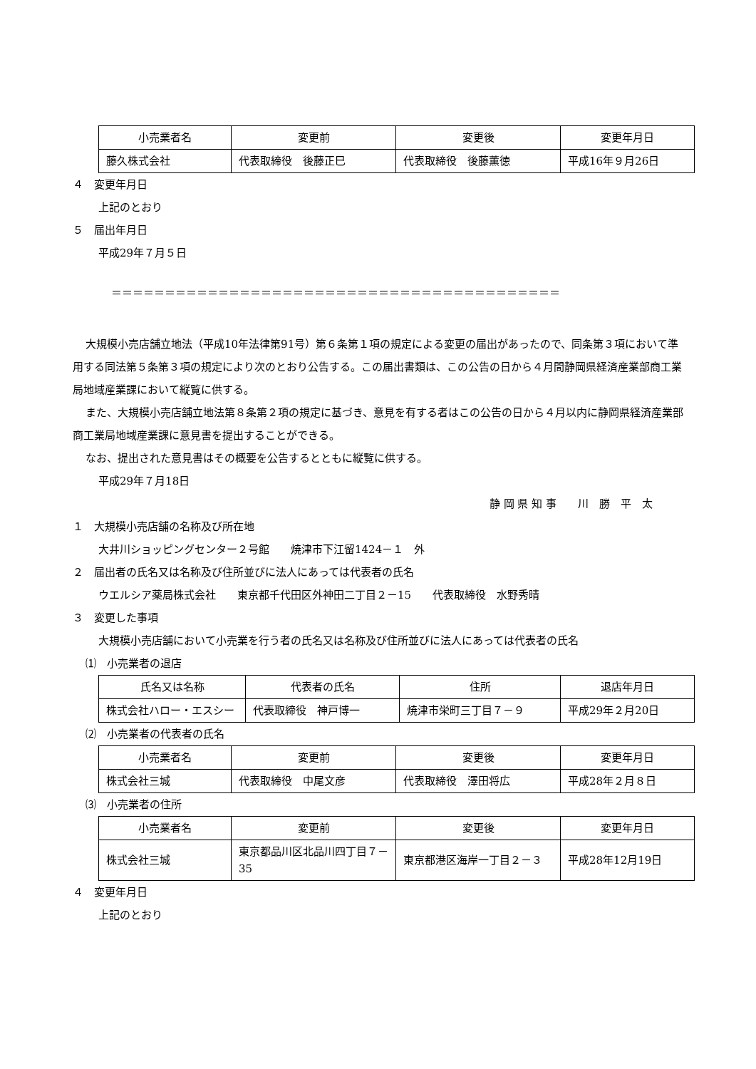| 小売業者名 | 変更前 | 変更後 | 変更年月日 |
| --- | --- | --- | --- |
| 藤久株式会社 | 代表取締役 後藤正巳 | 代表取締役 後藤薫徳 | 平成16年９月26日 |
４　変更年月日
上記のとおり
５　届出年月日
平成29年７月５日
＝＝＝＝＝＝＝＝＝＝＝＝＝＝＝＝＝＝＝＝＝＝＝＝＝＝＝＝＝＝＝＝＝＝＝＝＝＝＝＝＝＝
大規模小売店舗立地法（平成10年法律第91号）第６条第１項の規定による変更の届出があったので、同条第３項において準用する同法第５条第３項の規定により次のとおり公告する。この届出書類は、この公告の日から４月間静岡県経済産業部商工業局地域産業課において縦覧に供する。
また、大規模小売店舗立地法第８条第２項の規定に基づき、意見を有する者はこの公告の日から４月以内に静岡県経済産業部商工業局地域産業課に意見書を提出することができる。
なお、提出された意見書はその概要を公告するとともに縦覧に供する。
平成29年７月18日
静 岡 県 知 事　　川　勝　平　太
１　大規模小売店舗の名称及び所在地
大井川ショッピングセンター２号館　　焼津市下江留1424－１　外
２　届出者の氏名又は名称及び住所並びに法人にあっては代表者の氏名
ウエルシア薬局株式会社　　東京都千代田区外神田二丁目２－15　　代表取締役　水野秀晴
３　変更した事項
大規模小売店舗において小売業を行う者の氏名又は名称及び住所並びに法人にあっては代表者の氏名
⑴　小売業者の退店
| 氏名又は名称 | 代表者の氏名 | 住所 | 退店年月日 |
| --- | --- | --- | --- |
| 株式会社ハロー・エスシー | 代表取締役 神戸博一 | 焼津市栄町三丁目７－９ | 平成29年２月20日 |
⑵　小売業者の代表者の氏名
| 小売業者名 | 変更前 | 変更後 | 変更年月日 |
| --- | --- | --- | --- |
| 株式会社三城 | 代表取締役 中尾文彦 | 代表取締役 澤田将広 | 平成28年２月８日 |
⑶　小売業者の住所
| 小売業者名 | 変更前 | 変更後 | 変更年月日 |
| --- | --- | --- | --- |
| 株式会社三城 | 東京都品川区北品川四丁目７－35 | 東京都港区海岸一丁目２－３ | 平成28年12月19日 |
４　変更年月日
上記のとおり